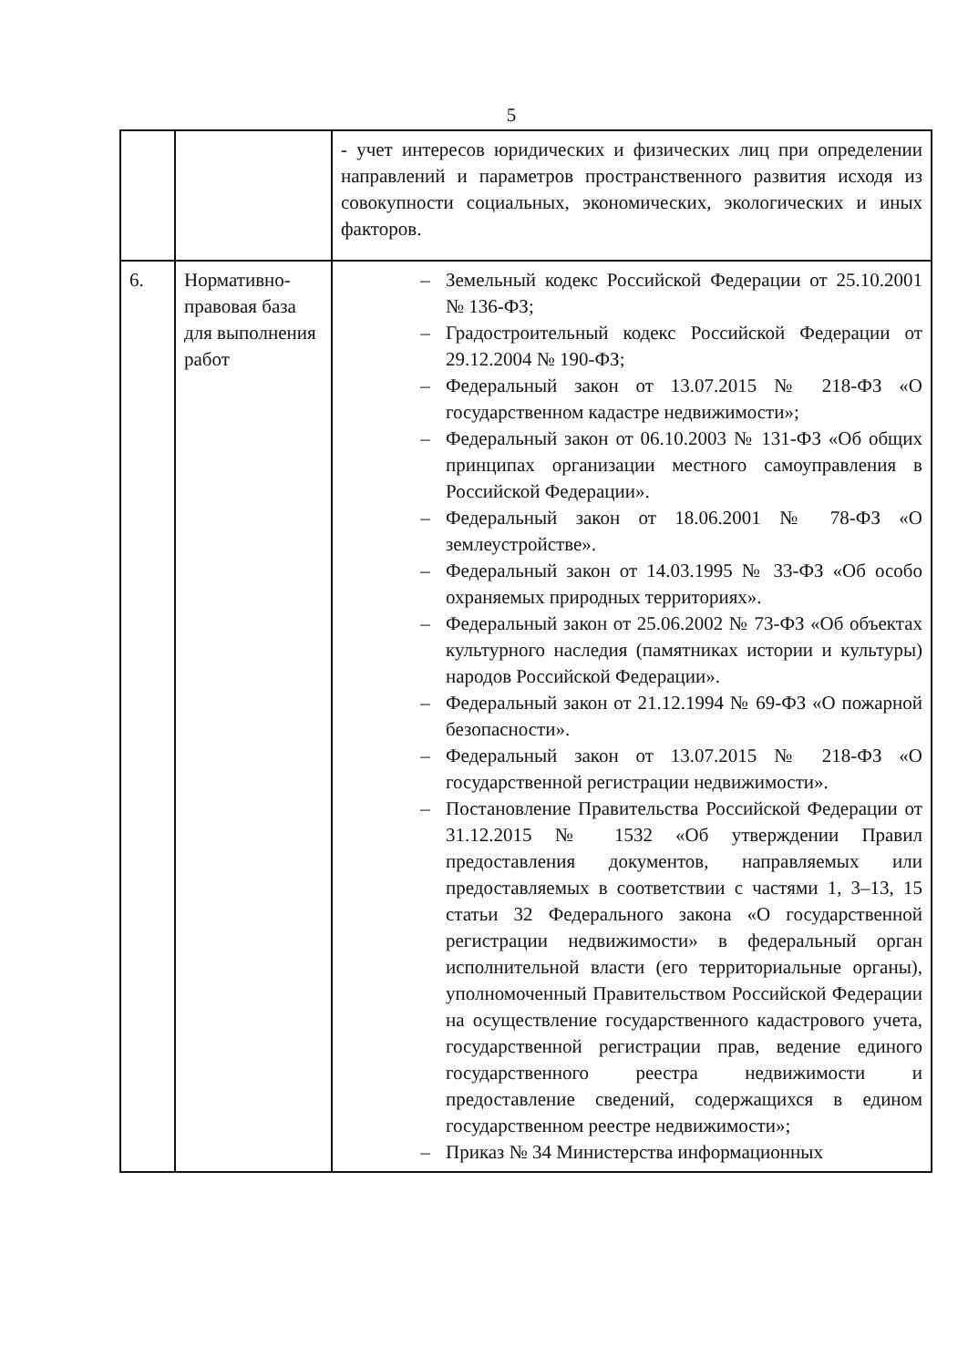5
| | | - учет интересов юридических и физических лиц при определении направлений и параметров пространственного развития исходя из совокупности социальных, экономических, экологических и иных факторов. |
| 6. | Нормативно-правовая база для выполнения работ | – Земельный кодекс Российской Федерации от 25.10.2001 № 136-ФЗ; – Градостроительный кодекс Российской Федерации от 29.12.2004 № 190-ФЗ; – Федеральный закон от 13.07.2015 № 218-ФЗ «О государственном кадастре недвижимости»; – Федеральный закон от 06.10.2003 № 131-ФЗ «Об общих принципах организации местного самоуправления в Российской Федерации». – Федеральный закон от 18.06.2001 № 78-ФЗ «О землеустройстве». – Федеральный закон от 14.03.1995 № 33-ФЗ «Об особо охраняемых природных территориях». – Федеральный закон от 25.06.2002 № 73-ФЗ «Об объектах культурного наследия (памятниках истории и культуры) народов Российской Федерации». – Федеральный закон от 21.12.1994 № 69-ФЗ «О пожарной безопасности». – Федеральный закон от 13.07.2015 № 218-ФЗ «О государственной регистрации недвижимости». – Постановление Правительства Российской Федерации от 31.12.2015 № 1532 «Об утверждении Правил предоставления документов, направляемых или предоставляемых в соответствии с частями 1, 3–13, 15 статьи 32 Федерального закона «О государственной регистрации недвижимости» в федеральный орган исполнительной власти (его территориальные органы), уполномоченный Правительством Российской Федерации на осуществление государственного кадастрового учета, государственной регистрации прав, ведение единого государственного реестра недвижимости и предоставление сведений, содержащихся в едином государственном реестре недвижимости»; – Приказ № 34 Министерства информационных |